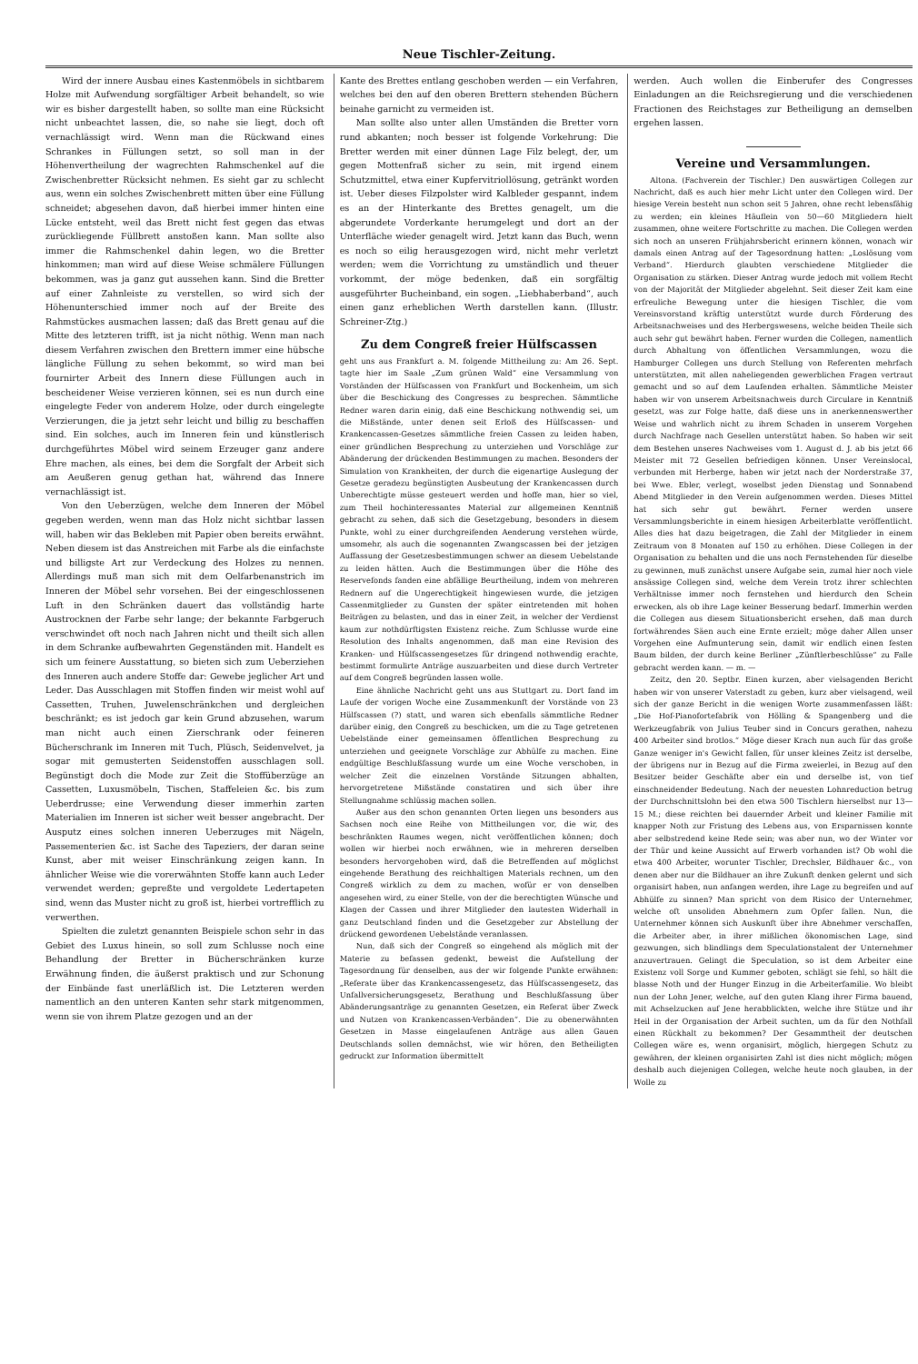Neue Tischler-Zeitung.
Wird der innere Ausbau eines Kastenmöbels in sichtbarem Holze mit Aufwendung sorgfältiger Arbeit behandelt, so wie wir es bisher dargestellt haben, so sollte man eine Rücksicht nicht unbeachtet lassen, die, so nahe sie liegt, doch oft vernachlässigt wird. Wenn man die Rückwand eines Schrankes in Füllungen setzt, so soll man in der Höhenvertheilung der wagrechten Rahmschenkel auf die Zwischenbretter Rücksicht nehmen. Es sieht gar zu schlecht aus, wenn ein solches Zwischenbrett mitten über eine Füllung schneidet; abgesehen davon, daß hierbei immer hinten eine Lücke entsteht, weil das Brett nicht fest gegen das etwas zurückliegende Füllbrett anstoßen kann. Man sollte also immer die Rahmschenkel dahin legen, wo die Bretter hinkommen; man wird auf diese Weise schmälere Füllungen bekommen, was ja ganz gut aussehen kann. Sind die Bretter auf einer Zahnleiste zu verstellen, so wird sich der Höhenunterschied immer noch auf der Breite des Rahmstückes ausmachen lassen; daß das Brett genau auf die Mitte des letzteren trifft, ist ja nicht nöthig. Wenn man nach diesem Verfahren zwischen den Brettern immer eine hübsche längliche Füllung zu sehen bekommt, so wird man bei fournirter Arbeit des Innern diese Füllungen auch in bescheidener Weise verzieren können, sei es nun durch eine eingelegte Feder von anderem Holze, oder durch eingelegte Verzierungen, die ja jetzt sehr leicht und billig zu beschaffen sind. Ein solches, auch im Inneren fein und künstlerisch durchgeführtes Möbel wird seinem Erzeuger ganz andere Ehre machen, als eines, bei dem die Sorgfalt der Arbeit sich am Aeußeren genug gethan hat, während das Innere vernachlässigt ist.
Von den Ueberzügen, welche dem Inneren der Möbel gegeben werden, wenn man das Holz nicht sichtbar lassen will, haben wir das Bekleben mit Papier oben bereits erwähnt. Neben diesem ist das Anstreichen mit Farbe als die einfachste und billigste Art zur Verdeckung des Holzes zu nennen. Allerdings muß man sich mit dem Oelfarbenanstrich im Inneren der Möbel sehr vorsehen. Bei der eingeschlossenen Luft in den Schränken dauert das vollständig harte Austrocknen der Farbe sehr lange; der bekannte Farbgeruch verschwindet oft noch nach Jahren nicht und theilt sich allen in dem Schranke aufbewahrten Gegenständen mit. Handelt es sich um feinere Ausstattung, so bieten sich zum Ueberziehen des Inneren auch andere Stoffe dar: Gewebe jeglicher Art und Leder. Das Ausschlagen mit Stoffen finden wir meist wohl auf Cassetten, Truhen, Juwelenschränkchen und dergleichen beschränkt; es ist jedoch gar kein Grund abzusehen, warum man nicht auch einen Zierschrank oder feineren Bücherschrank im Inneren mit Tuch, Plüsch, Seidenvelvet, ja sogar mit gemusterten Seidenstoffen ausschlagen soll. Begünstigt doch die Mode zur Zeit die Stoffüberzüge an Cassetten, Luxusmöbeln, Tischen, Staffeleien &c. bis zum Ueberdrusse; eine Verwendung dieser immerhin zarten Materialien im Inneren ist sicher weit besser angebracht. Der Ausputz eines solchen inneren Ueberzuges mit Nägeln, Passementerien &c. ist Sache des Tapeziers, der daran seine Kunst, aber mit weiser Einschränkung zeigen kann. In ähnlicher Weise wie die vorerwähnten Stoffe kann auch Leder verwendet werden; gepreßte und vergoldete Ledertapeten sind, wenn das Muster nicht zu groß ist, hierbei vortrefflich zu verwerthen.
Spielten die zuletzt genannten Beispiele schon sehr in das Gebiet des Luxus hinein, so soll zum Schlusse noch eine Behandlung der Bretter in Bücherschränken kurze Erwähnung finden, die äußerst praktisch und zur Schonung der Einbände fast unerläßlich ist. Die Letzteren werden namentlich an den unteren Kanten sehr stark mitgenommen, wenn sie von ihrem Platze gezogen und an der
Kante des Brettes entlang geschoben werden — ein Verfahren, welches bei den auf den oberen Brettern stehenden Büchern beinahe garnicht zu vermeiden ist.
Man sollte also unter allen Umständen die Bretter vorn rund abkanten; noch besser ist folgende Vorkehrung: Die Bretter werden mit einer dünnen Lage Filz belegt, der, um gegen Mottenfraß sicher zu sein, mit irgend einem Schutzmittel, etwa einer Kupfervitriollösung, getränkt worden ist. Ueber dieses Filzpolster wird Kalbleder gespannt, indem es an der Hinterkante des Brettes genagelt, um die abgerundete Vorderkante herumgelegt und dort an der Unterfläche wieder genagelt wird. Jetzt kann das Buch, wenn es noch so eilig herausgezogen wird, nicht mehr verletzt werden; wem die Vorrichtung zu umständlich und theuer vorkommt, der möge bedenken, daß ein sorgfältig ausgeführter Bucheinband, ein sogen. „Liebhaberband“, auch einen ganz erheblichen Werth darstellen kann. (Illustr. Schreiner-Ztg.)
Zu dem Congreß freier Hülfscassen
geht uns aus Frankfurt a. M. folgende Mittheilung zu: Am 26. Sept. tagte hier im Saale „Zum grünen Wald“ eine Versammlung von Vorständen der Hülfscassen von Frankfurt und Bockenheim, um sich über die Beschickung des Congresses zu besprechen. Sämmtliche Redner waren darin einig, daß eine Beschickung nothwendig sei, um die Mißstände, unter denen seit Erloß des Hülfscassen- und Krankencassen-Gesetzes sämmtliche freien Cassen zu leiden haben, einer gründlichen Besprechung zu unterziehen und Vorschläge zur Abänderung der drückenden Bestimmungen zu machen. Besonders der Simulation von Krankheiten, der durch die eigenartige Auslegung der Gesetze geradezu begünstigten Ausbeutung der Krankencassen durch Unberechtigte müsse gesteuert werden und hoffe man, hier so viel, zum Theil hochinteressantes Material zur allgemeinen Kenntniß gebracht zu sehen, daß sich die Gesetzgebung, besonders in diesem Punkte, wohl zu einer durchgreifenden Aenderung verstehen würde, umsomehr, als auch die sogenannten Zwangscassen bei der jetzigen Auffassung der Gesetzesbestimmungen schwer an diesem Uebelstande zu leiden hätten. Auch die Bestimmungen über die Höhe des Reservefonds fanden eine abfällige Beurtheilung, indem von mehreren Rednern auf die Ungerechtigkeit hingewiesen wurde, die jetzigen Cassenmitglieder zu Gunsten der später eintretenden mit hohen Beiträgen zu belasten, und das in einer Zeit, in welcher der Verdienst kaum zur nothdürftigsten Existenz reiche. Zum Schlusse wurde eine Resolution des Inhalts angenommen, daß man eine Revision des Kranken- und Hülfscassengesetzes für dringend nothwendig erachte, bestimmt formulirte Anträge auszuarbeiten und diese durch Vertreter auf dem Congreß begründen lassen wolle.
Eine ähnliche Nachricht geht uns aus Stuttgart zu. Dort fand im Laufe der vorigen Woche eine Zusammenkunft der Vorstände von 23 Hülfscassen (?) statt, und waren sich ebenfalls sämmtliche Redner darüber einig, den Congreß zu beschicken, um die zu Tage getretenen Uebelstände einer gemeinsamen öffentlichen Besprechung zu unterziehen und geeignete Vorschläge zur Abhülfe zu machen. Eine endgültige Beschlußfassung wurde um eine Woche verschoben, in welcher Zeit die einzelnen Vorstände Sitzungen abhalten, hervorgetretene Mißstände constatiren und sich über ihre Stellungnahme schlüssig machen sollen.
Außer aus den schon genannten Orten liegen uns besonders aus Sachsen noch eine Reihe von Mittheilungen vor, die wir, des beschränkten Raumes wegen, nicht veröffentlichen können; doch wollen wir hierbei noch erwähnen, wie in mehreren derselben besonders hervorgehoben wird, daß die Betreffenden auf möglichst eingehende Berathung des reichhaltigen Materials rechnen, um den Congreß wirklich zu dem zu machen, wofür er von denselben angesehen wird, zu einer Stelle, von der die berechtigten Wünsche und Klagen der Cassen und ihrer Mitglieder den lautesten Widerhall in ganz Deutschland finden und die Gesetzgeber zur Abstellung der drückend gewordenen Uebelstände veranlassen.
Nun, daß sich der Congreß so eingehend als möglich mit der Materie zu befassen gedenkt, beweist die Aufstellung der Tagesordnung für denselben, aus der wir folgende Punkte erwähnen: „Referate über das Krankencassengesetz, das Hülfscassengesetz, das Unfallversicherungsgesetz, Berathung und Beschlußfassung über Abänderungsanträge zu genannten Gesetzen, ein Referat über Zweck und Nutzen von Krankencassen-Verbänden“. Die zu obenerwähnten Gesetzen in Masse eingelaufenen Anträge aus allen Gauen Deutschlands sollen demnächst, wie wir hören, den Betheiligten gedruckt zur Information übermittelt
werden. Auch wollen die Einberufer des Congresses Einladungen an die Reichsregierung und die verschiedenen Fractionen des Reichstages zur Betheiligung an demselben ergehen lassen.
Vereine und Versammlungen.
Altona. (Fachverein der Tischler.) Den auswärtigen Collegen zur Nachricht, daß es auch hier mehr Licht unter den Collegen wird. Der hiesige Verein besteht nun schon seit 5 Jahren, ohne recht lebensfähig zu werden; ein kleines Häuflein von 50—60 Mitgliedern hielt zusammen, ohne weitere Fortschritte zu machen. Die Collegen werden sich noch an unseren Frühjahrsbericht erinnern können, wonach wir damals einen Antrag auf der Tagesordnung hatten: „Loslösung vom Verband“. Hierdurch glaubten verschiedene Mitglieder die Organisation zu stärken. Dieser Antrag wurde jedoch mit vollem Recht von der Majorität der Mitglieder abgelehnt. Seit dieser Zeit kam eine erfreuliche Bewegung unter die hiesigen Tischler, die vom Vereinsvorstand kräftig unterstützt wurde durch Förderung des Arbeitsnachweises und des Herbergswesens, welche beiden Theile sich auch sehr gut bewährt haben. Ferner wurden die Collegen, namentlich durch Abhaltung von öffentlichen Versammlungen, wozu die Hamburger Collegen uns durch Stellung von Referenten mehrfach unterstützten, mit allen naheliegenden gewerblichen Fragen vertraut gemacht und so auf dem Laufenden erhalten. Sämmtliche Meister haben wir von unserem Arbeitsnachweis durch Circulare in Kenntniß gesetzt, was zur Folge hatte, daß diese uns in anerkennenswerther Weise und wahrlich nicht zu ihrem Schaden in unserem Vorgehen durch Nachfrage nach Gesellen unterstützt haben. So haben wir seit dem Bestehen unseres Nachweises vom 1. August d. J. ab bis jetzt 66 Meister mit 72 Gesellen befriedigen können. Unser Vereinslocal, verbunden mit Herberge, haben wir jetzt nach der Norderstraße 37, bei Wwe. Ebler, verlegt, woselbst jeden Dienstag und Sonnabend Abend Mitglieder in den Verein aufgenommen werden. Dieses Mittel hat sich sehr gut bewährt. Ferner werden unsere Versammlungsberichte in einem hiesigen Arbeiterblatte veröffentlicht. Alles dies hat dazu beigetragen, die Zahl der Mitglieder in einem Zeitraum von 8 Monaten auf 150 zu erhöhen. Diese Collegen in der Organisation zu behalten und die uns noch Fernstehenden für dieselbe zu gewinnen, muß zunächst unsere Aufgabe sein, zumal hier noch viele ansässige Collegen sind, welche dem Verein trotz ihrer schlechten Verhältnisse immer noch fernstehen und hierdurch den Schein erwecken, als ob ihre Lage keiner Besserung bedarf. Immerhin werden die Collegen aus diesem Situationsbericht ersehen, daß man durch fortwährendes Säen auch eine Ernte erzielt; möge daher Allen unser Vorgehen eine Aufmunterung sein, damit wir endlich einen festen Baum bilden, der durch keine Berliner „Zünftlerbeschlüsse“ zu Falle gebracht werden kann. — m. —
Zeitz, den 20. Septbr. Einen kurzen, aber vielsagenden Bericht haben wir von unserer Vaterstadt zu geben, kurz aber vielsagend, weil sich der ganze Bericht in die wenigen Worte zusammenfassen läßt: „Die Hof-Pianofortefabrik von Hölling & Spangenberg und die Werkzeugfabrik von Julius Teuber sind in Concurs gerathen, nahezu 400 Arbeiter sind brotlos.“ Möge dieser Krach nun auch für das große Ganze weniger in's Gewicht fallen, für unser kleines Zeitz ist derselbe, der übrigens nur in Bezug auf die Firma zweierlei, in Bezug auf den Besitzer beider Geschäfte aber ein und derselbe ist, von tief einschneidender Bedeutung. Nach der neuesten Lohnreduction betrug der Durchschnittslohn bei den etwa 500 Tischlern hierselbst nur 13—15 M.; diese reichten bei dauernder Arbeit und kleiner Familie mit knapper Noth zur Fristung des Lebens aus, von Ersparnissen konnte aber selbstredend keine Rede sein; was aber nun, wo der Winter vor der Thür und keine Aussicht auf Erwerb vorhanden ist? Ob wohl die etwa 400 Arbeiter, worunter Tischler, Drechsler, Bildhauer &c., von denen aber nur die Bildhauer an ihre Zukunft denken gelernt und sich organisirt haben, nun anfangen werden, ihre Lage zu begreifen und auf Abhülfe zu sinnen? Man spricht von dem Risico der Unternehmer, welche oft unsoliden Abnehmern zum Opfer fallen. Nun, die Unternehmer können sich Auskunft über ihre Abnehmer verschaffen, die Arbeiter aber, in ihrer mißlichen ökonomischen Lage, sind gezwungen, sich blindlings dem Speculationstalent der Unternehmer anzuvertrauen. Gelingt die Speculation, so ist dem Arbeiter eine Existenz voll Sorge und Kummer geboten, schlägt sie fehl, so hält die blasse Noth und der Hunger Einzug in die Arbeiterfamilie. Wo bleibt nun der Lohn Jener, welche, auf den guten Klang ihrer Firma bauend, mit Achselzucken auf Jene herabblickten, welche ihre Stütze und ihr Heil in der Organisation der Arbeit suchten, um da für den Nothfall einen Rückhalt zu bekommen? Der Gesammtheit der deutschen Collegen wäre es, wenn organisirt, möglich, hiergegen Schutz zu gewähren, der kleinen organisirten Zahl ist dies nicht möglich; mögen deshalb auch diejenigen Collegen, welche heute noch glauben, in der Wolle zu